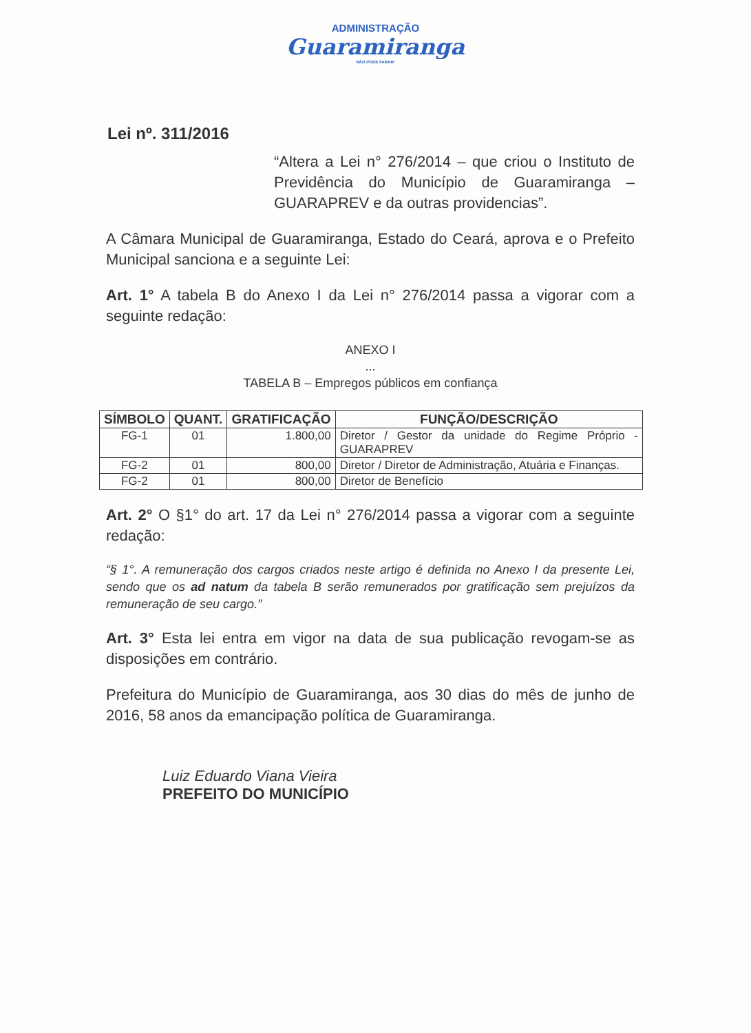ADMINISTRAÇÃO
Guaramiranga
NÃO PODE PARAR!
Lei nº. 311/2016
“Altera a Lei n° 276/2014 – que criou o Instituto de Previdência do Município de Guaramiranga – GUARAPREV e da outras providencias”.
A Câmara Municipal de Guaramiranga, Estado do Ceará, aprova e o Prefeito Municipal sanciona e a seguinte Lei:
Art. 1° A tabela B do Anexo I da Lei n° 276/2014 passa a vigorar com a seguinte redação:
ANEXO I
...
TABELA B – Empregos públicos em confiança
| SÍMBOLO | QUANT. | GRATIFICAÇÃO | FUNÇÃO/DESCRIÇÃO |
| --- | --- | --- | --- |
| FG-1 | 01 | 1.800,00 | Diretor / Gestor da unidade do Regime Próprio - GUARAPREV |
| FG-2 | 01 | 800,00 | Diretor / Diretor de Administração, Atuária e Finanças. |
| FG-2 | 01 | 800,00 | Diretor de Benefício |
Art. 2° O §1° do art. 17 da Lei n° 276/2014 passa a vigorar com a seguinte redação:
“§ 1°. A remuneração dos cargos criados neste artigo é definida no Anexo I da presente Lei, sendo que os ad natum da tabela B serão remunerados por gratificação sem prejuízos da remuneração de seu cargo.”
Art. 3° Esta lei entra em vigor na data de sua publicação revogam-se as disposições em contrário.
Prefeitura do Município de Guaramiranga, aos 30 dias do mês de junho de 2016, 58 anos da emancipação política de Guaramiranga.
Luiz Eduardo Viana Vieira
PREFEITO DO MUNICÍPIO